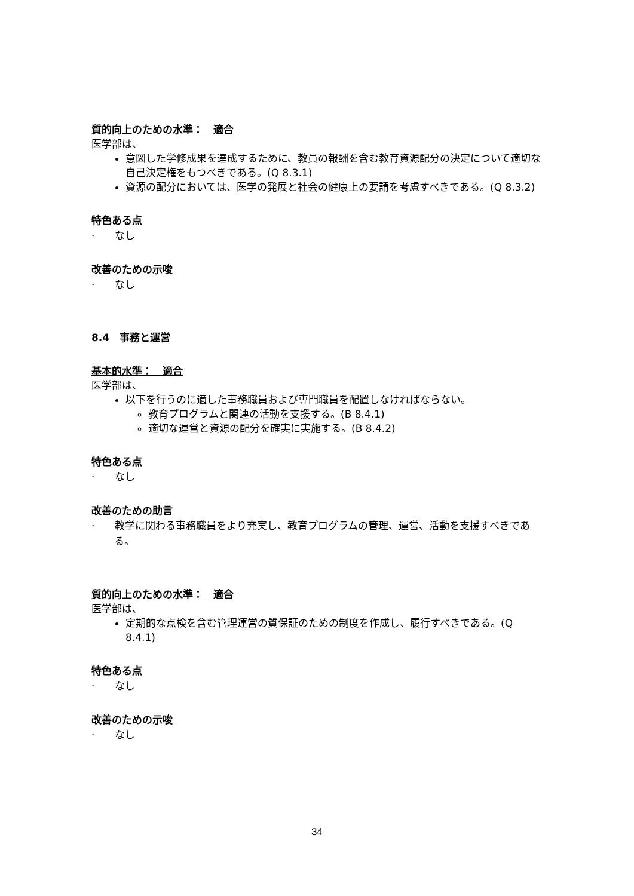質的向上のための水準：　適合
医学部は、
意図した学修成果を達成するために、教員の報酬を含む教育資源配分の決定について適切な自己決定権をもつべきである。(Q 8.3.1)
資源の配分においては、医学の発展と社会の健康上の要請を考慮すべきである。(Q 8.3.2)
特色ある点
·　　なし
改善のための示唆
·　　なし
8.4　事務と運営
基本的水準：　適合
医学部は、
以下を行うのに適した事務職員および専門職員を配置しなければならない。
教育プログラムと関連の活動を支援する。(B 8.4.1)
適切な運営と資源の配分を確実に実施する。(B 8.4.2)
特色ある点
·　　なし
改善のための助言
·　　教学に関わる事務職員をより充実し、教育プログラムの管理、運営、活動を支援すべきである。
質的向上のための水準：　適合
医学部は、
定期的な点検を含む管理運営の質保証のための制度を作成し、履行すべきである。(Q 8.4.1)
特色ある点
·　　なし
改善のための示唆
·　　なし
34